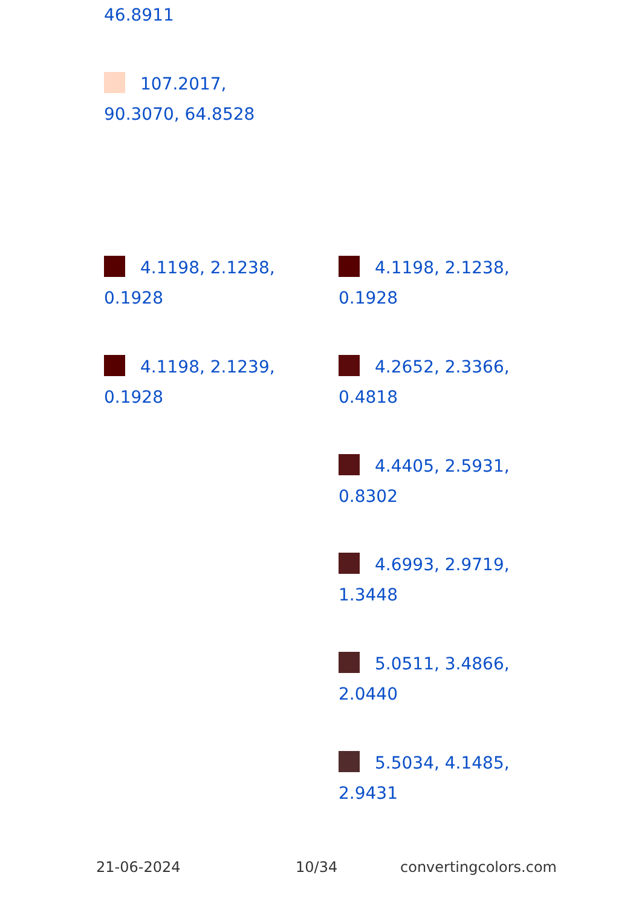46.8911
107.2017, 90.3070, 64.8528
4.1198, 2.1238, 0.1928
4.1198, 2.1239, 0.1928
4.1198, 2.1238, 0.1928
4.2652, 2.3366, 0.4818
4.4405, 2.5931, 0.8302
4.6993, 2.9719, 1.3448
5.0511, 3.4866, 2.0440
5.5034, 4.1485, 2.9431
21-06-2024 10/34 convertingcolors.com